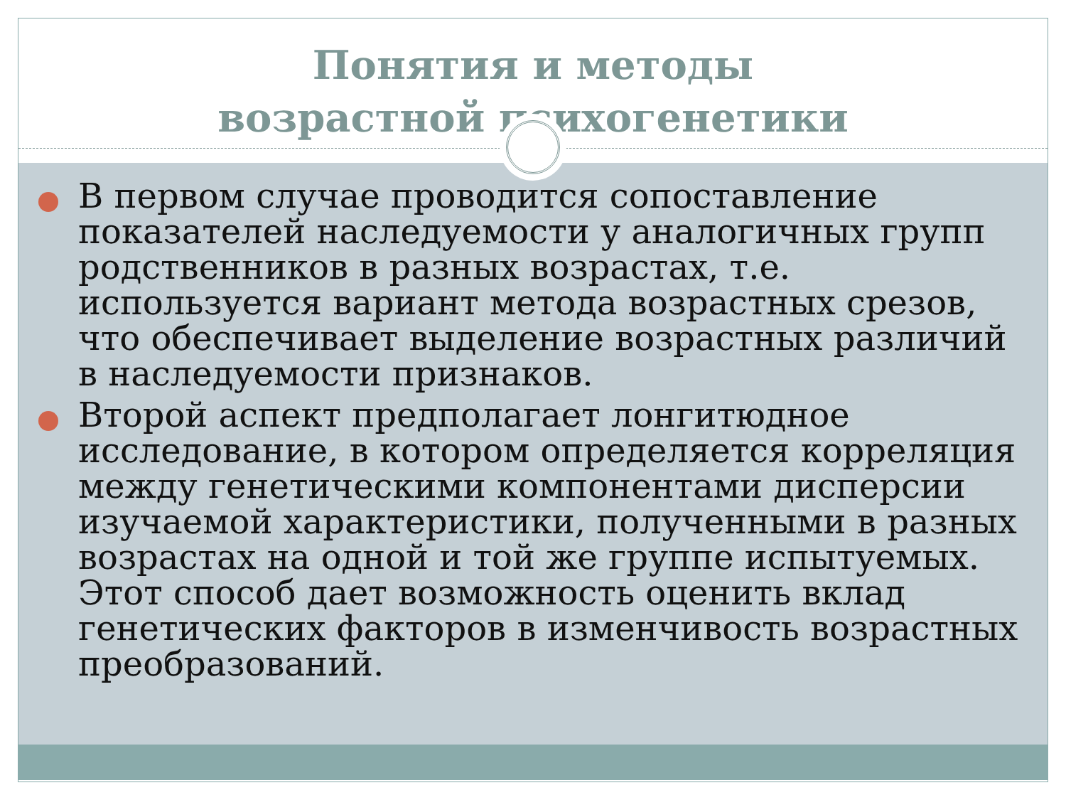Понятия и методы
возрастной психогенетики
В первом случае проводится сопоставление показателей наследуемости у аналогичных групп родственников в разных возрастах, т.е. используется вариант метода возрастных срезов, что обеспечивает выделение возрастных различий в наследуемости признаков.
Второй аспект предполагает лонгитюдное исследование, в котором определяется корреляция между генетическими компонентами дисперсии изучаемой характеристики, полученными в разных возрастах на одной и той же группе испытуемых. Этот способ дает возможность оценить вклад генетических факторов в изменчивость возрастных преобразований.